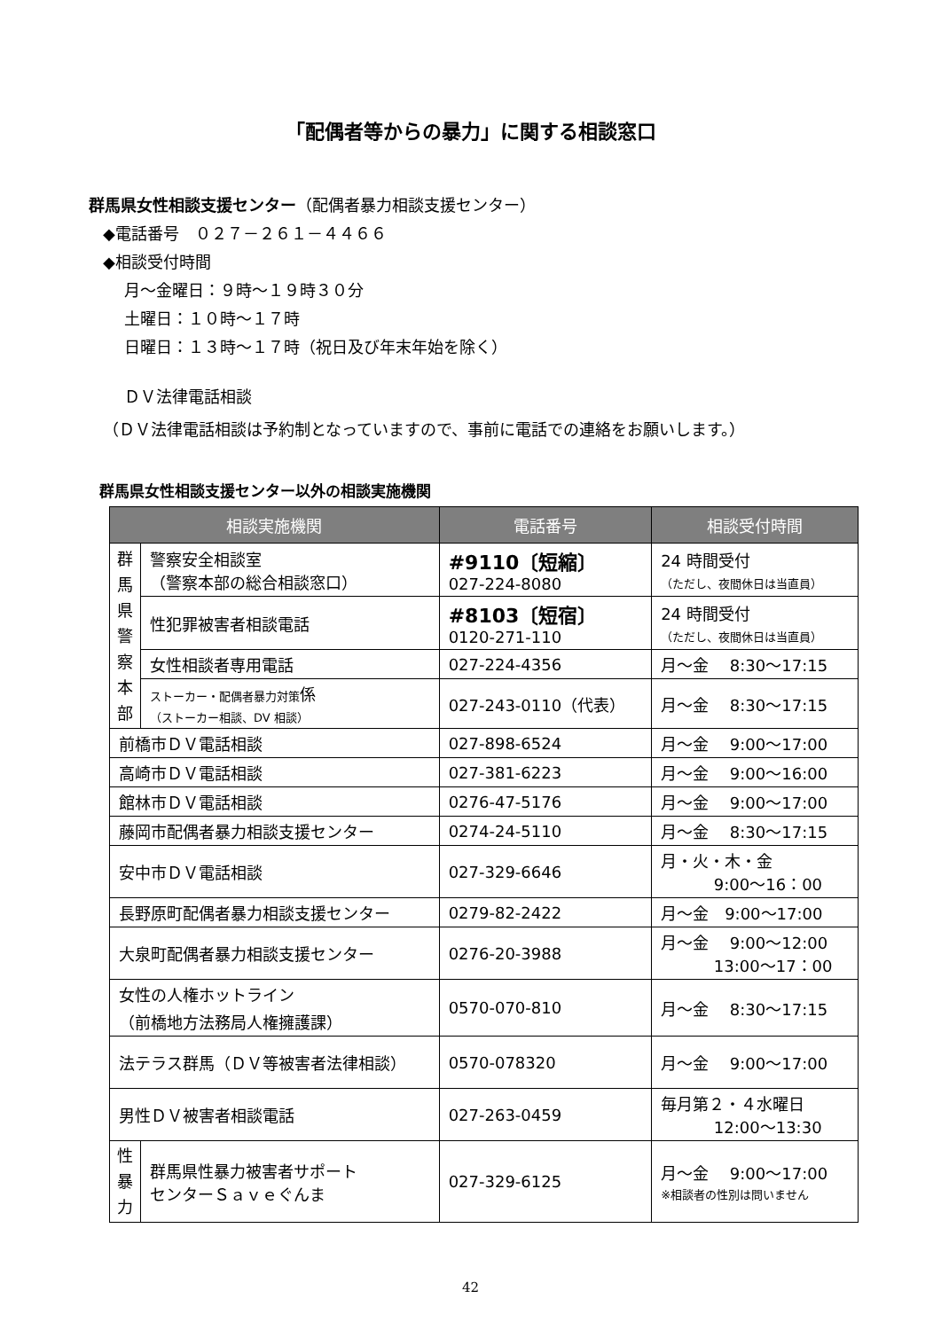「配偶者等からの暴力」に関する相談窓口
群馬県女性相談支援センター（配偶者暴力相談支援センター）
◆電話番号　０２７－２６１－４４６６
◆相談受付時間
月～金曜日：９時～１９時３０分
土曜日：１０時～１７時
日曜日：１３時～１７時（祝日及び年末年始を除く）
ＤＶ法律電話相談
（ＤＶ法律電話相談は予約制となっていますので、事前に電話での連絡をお願いします。）
群馬県女性相談支援センター以外の相談実施機関
| 相談実施機関 | | 電話番号 | 相談受付時間 |
| --- | --- | --- | --- |
| 群 馬 県 警 察 本 部 | 警察安全相談室 （警察本部の総合相談窓口） | #9110〔短縮〕 027-224-8080 | 24 時間受付 （ただし、夜間休日は当直員） |
| | 性犯罪被害者相談電話 | #8103〔短宿〕 0120-271-110 | 24 時間受付 （ただし、夜間休日は当直員） |
| | 女性相談者専用電話 | 027-224-4356 | 月～金 8:30～17:15 |
| | ストーカー・配偶者暴力対策 係 （ストーカー相談、DV 相談） | 027-243-0110（代表） | 月～金 8:30～17:15 |
| 前橋市ＤＶ電話相談 | | 027-898-6524 | 月～金 9:00～17:00 |
| 高崎市ＤＶ電話相談 | | 027-381-6223 | 月～金 9:00～16:00 |
| 館林市ＤＶ電話相談 | | 0276-47-5176 | 月～金 9:00～17:00 |
| 藤岡市配偶者暴力相談支援センター | | 0274-24-5110 | 月～金 8:30～17:15 |
| 安中市ＤＶ電話相談 | | 027-329-6646 | 月・火・木・金 9:00～16：00 |
| 長野原町配偶者暴力相談支援センター | | 0279-82-2422 | 月～金 9:00～17:00 |
| 大泉町配偶者暴力相談支援センター | | 0276-20-3988 | 月～金 9:00～12:00 13:00～17：00 |
| 女性の人権ホットライン （前橋地方法務局人権擁護課） | | 0570-070-810 | 月～金 8:30～17:15 |
| 法テラス群馬（ＤＶ等被害者法律相談） | | 0570-078320 | 月～金 9:00～17:00 |
| 男性ＤＶ被害者相談電話 | | 027-263-0459 | 毎月第２・４水曜日 12:00～13:30 |
| 性 暴 力 | 群馬県性暴力被害者サポート センターＳａｖｅぐんま | 027-329-6125 | 月～金 9:00～17:00 ※相談者の性別は問いません |
42